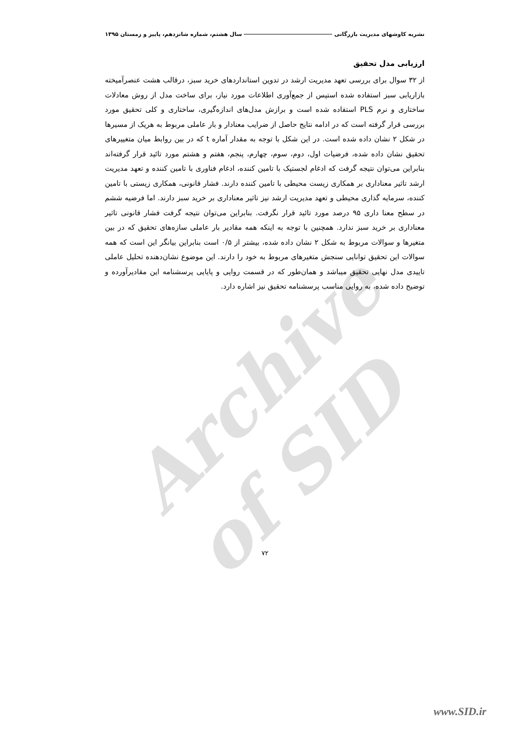Archive of SID
نشریه کاوشهای مدیریت بازرگانی سال هشتم، شماره شانزدهم، پاییز و زمستان ۱۳۹۵
ارزیابی مدل تحقیق
از ۳۲ سوال برای بررسی تعهد مدیریت ارشد در تدوین استانداردهای خرید سبز، درقالب هشت عنصرآمیخته بازاریابی سبز استفاده شده استپس از جمع‌آوری اطلاعات مورد نیاز، برای ساخت مدل از روش معادلات ساختاری و نرم PLS استفاده شده است و برازش مدل‌های اندازه‌گیری، ساختاری و کلی تحقیق مورد بررسی قرار گرفته است که در ادامه نتایج حاصل از ضرایب معنادار و بار عاملی مربوط به هریک از مسیرها در شکل ۲ نشان داده شده است. در این شکل با توجه به مقدار آماره t که در بین روابط میان متغییرهای تحقیق نشان داده شده، فرضیات اول، دوم، سوم، چهارم، پنجم، هفتم و هشتم مورد تائید قرار گرفته‌اند بنابراین می‌توان نتیجه گرفت که ادغام لجستیک با تامین کننده، ادغام فناوری با تامین کننده و تعهد مدیریت ارشد تاثیر معناداری بر همکاری زیست محیطی با تامین کننده دارند. فشار قانونی، همکاری زیستی با تامین کننده، سرمایه گذاری محیطی و تعهد مدیریت ارشد نیز تاثیر معناداری بر خرید سبز دارند. اما فرضیه ششم در سطح معنا داری ۹۵ درصد مورد تائید قرار نگرفت. بنابراین می‌توان نتیجه گرفت فشار قانونی تاثیر معناداری بر خرید سبز ندارد. همچنین با توجه به اینکه همه مقادیر بار عاملی سازه‌های تحقیق که در بین متغیرها و سوالات مربوط به شکل ۲ نشان داده شده، بیشتر از ۰/۵ است بنابراین بیانگر این است که همه سوالات این تحقیق توانایی سنجش متغیرهای مربوط به خود را دارند. این موضوع نشان‌دهنده تحلیل عاملی تاییدی مدل نهایی تحقیق میباشد و همان‌طور که در قسمت روایی و پایایی پرسشنامه این مقادیرآورده و توضیح داده شده، به روایی مناسب پرسشنامه تحقیق نیز اشاره دارد.
۷۲
www.SID.ir